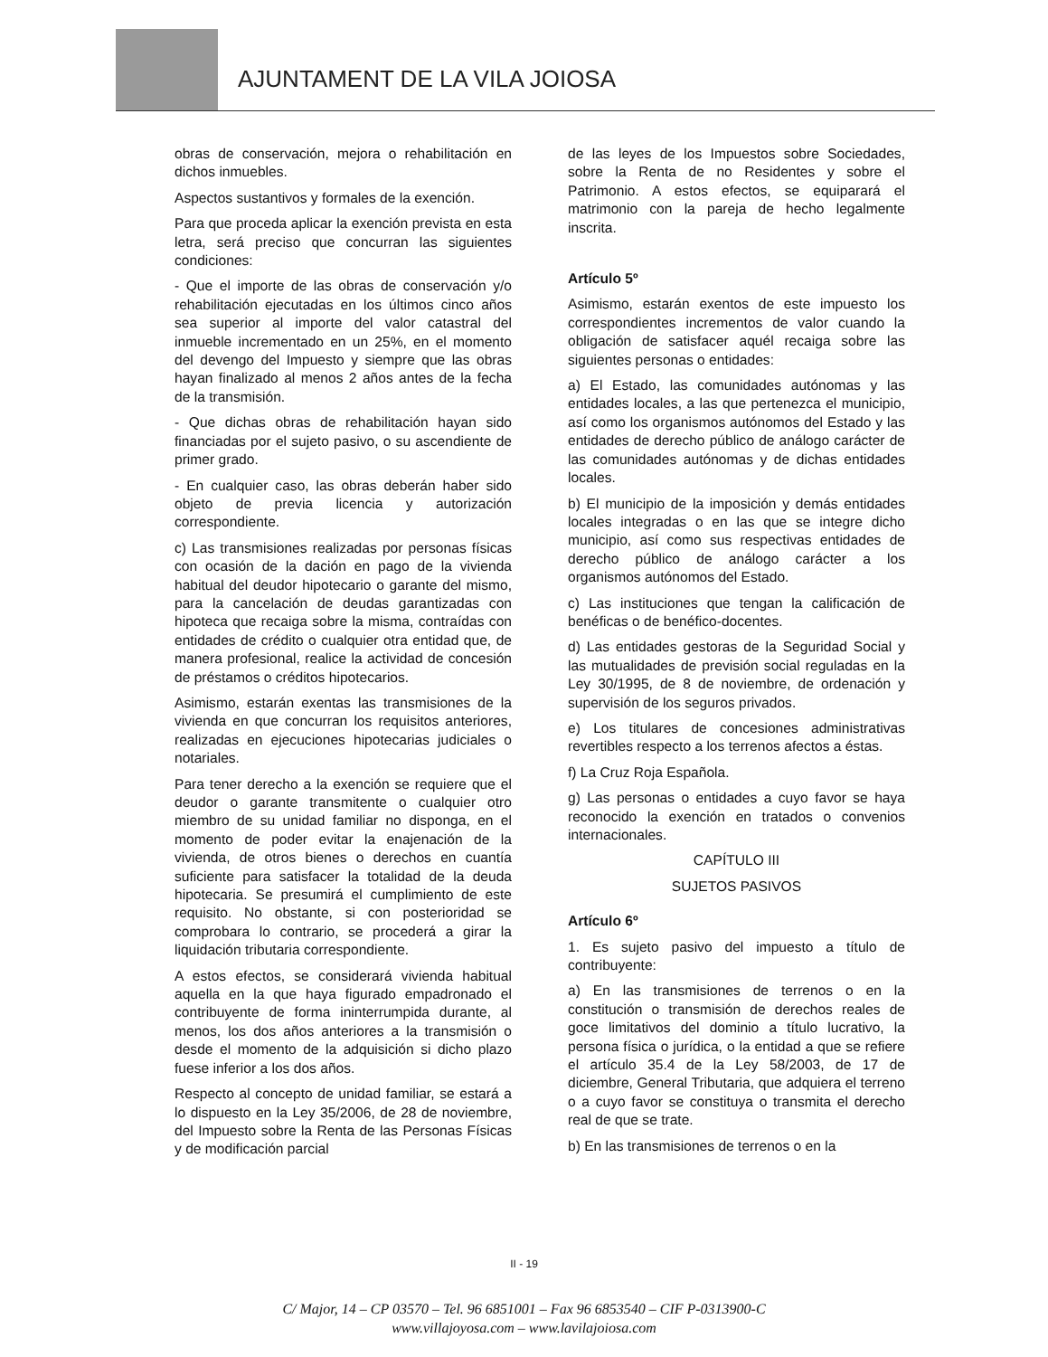AJUNTAMENT DE LA VILA JOIOSA
obras de conservación, mejora o rehabilitación en dichos inmuebles.
Aspectos sustantivos y formales de la exención.
Para que proceda aplicar la exención prevista en esta letra, será preciso que concurran las siguientes condiciones:
- Que el importe de las obras de conservación y/o rehabilitación ejecutadas en los últimos cinco años sea superior al importe del valor catastral del inmueble incrementado en un 25%, en el momento del devengo del Impuesto y siempre que las obras hayan finalizado al menos 2 años antes de la fecha de la transmisión.
- Que dichas obras de rehabilitación hayan sido financiadas por el sujeto pasivo, o su ascendiente de primer grado.
- En cualquier caso, las obras deberán haber sido objeto de previa licencia y autorización correspondiente.
c) Las transmisiones realizadas por personas físicas con ocasión de la dación en pago de la vivienda habitual del deudor hipotecario o garante del mismo, para la cancelación de deudas garantizadas con hipoteca que recaiga sobre la misma, contraídas con entidades de crédito o cualquier otra entidad que, de manera profesional, realice la actividad de concesión de préstamos o créditos hipotecarios.
Asimismo, estarán exentas las transmisiones de la vivienda en que concurran los requisitos anteriores, realizadas en ejecuciones hipotecarias judiciales o notariales.
Para tener derecho a la exención se requiere que el deudor o garante transmitente o cualquier otro miembro de su unidad familiar no disponga, en el momento de poder evitar la enajenación de la vivienda, de otros bienes o derechos en cuantía suficiente para satisfacer la totalidad de la deuda hipotecaria. Se presumirá el cumplimiento de este requisito. No obstante, si con posterioridad se comprobara lo contrario, se procederá a girar la liquidación tributaria correspondiente.
A estos efectos, se considerará vivienda habitual aquella en la que haya figurado empadronado el contribuyente de forma ininterrumpida durante, al menos, los dos años anteriores a la transmisión o desde el momento de la adquisición si dicho plazo fuese inferior a los dos años.
Respecto al concepto de unidad familiar, se estará a lo dispuesto en la Ley 35/2006, de 28 de noviembre, del Impuesto sobre la Renta de las Personas Físicas y de modificación parcial
de las leyes de los Impuestos sobre Sociedades, sobre la Renta de no Residentes y sobre el Patrimonio. A estos efectos, se equiparará el matrimonio con la pareja de hecho legalmente inscrita.
Artículo 5º
Asimismo, estarán exentos de este impuesto los correspondientes incrementos de valor cuando la obligación de satisfacer aquél recaiga sobre las siguientes personas o entidades:
a) El Estado, las comunidades autónomas y las entidades locales, a las que pertenezca el municipio, así como los organismos autónomos del Estado y las entidades de derecho público de análogo carácter de las comunidades autónomas y de dichas entidades locales.
b) El municipio de la imposición y demás entidades locales integradas o en las que se integre dicho municipio, así como sus respectivas entidades de derecho público de análogo carácter a los organismos autónomos del Estado.
c) Las instituciones que tengan la calificación de benéficas o de benéfico-docentes.
d) Las entidades gestoras de la Seguridad Social y las mutualidades de previsión social reguladas en la Ley 30/1995, de 8 de noviembre, de ordenación y supervisión de los seguros privados.
e) Los titulares de concesiones administrativas revertibles respecto a los terrenos afectos a éstas.
f) La Cruz Roja Española.
g) Las personas o entidades a cuyo favor se haya reconocido la exención en tratados o convenios internacionales.
CAPÍTULO III
SUJETOS PASIVOS
Artículo 6º
1. Es sujeto pasivo del impuesto a título de contribuyente:
a) En las transmisiones de terrenos o en la constitución o transmisión de derechos reales de goce limitativos del dominio a título lucrativo, la persona física o jurídica, o la entidad a que se refiere el artículo 35.4 de la Ley 58/2003, de 17 de diciembre, General Tributaria, que adquiera el terreno o a cuyo favor se constituya o transmita el derecho real de que se trate.
b) En las transmisiones de terrenos o en la
II - 19
C/ Major, 14 – CP 03570 – Tel. 96 6851001 – Fax 96 6853540 – CIF P-0313900-C
www.villajoyosa.com – www.lavilajoiosa.com